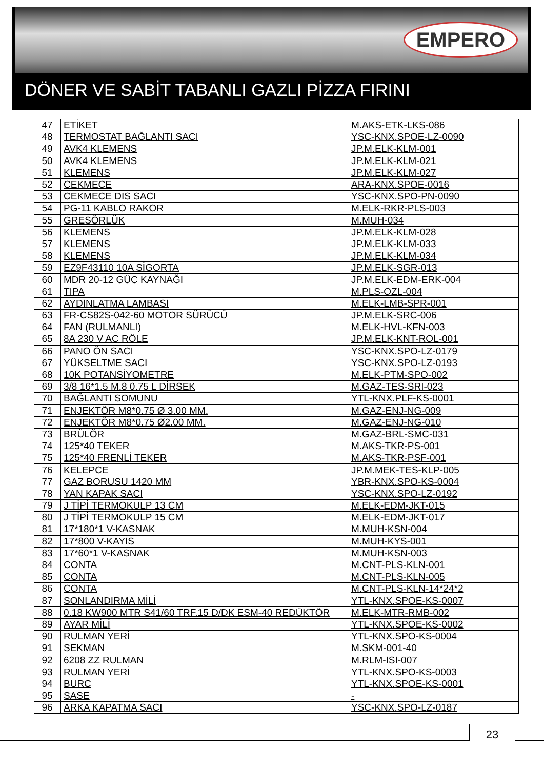EMPERO
DÖNER VE SABİT TABANLI GAZLI PİZZA FIRINI
| 47 | ETİKET | M.AKS-ETK-LKS-086 |
| 48 | TERMOSTAT BAĞLANTI SACI | YSC-KNX.SPOE-LZ-0090 |
| 49 | AVK4 KLEMENS | JP.M.ELK-KLM-001 |
| 50 | AVK4 KLEMENS | JP.M.ELK-KLM-021 |
| 51 | KLEMENS | JP.M.ELK-KLM-027 |
| 52 | CEKMECE | ARA-KNX.SPOE-0016 |
| 53 | CEKMECE DIS SACI | YSC-KNX.SPO-PN-0090 |
| 54 | PG-11 KABLO RAKOR | M.ELK-RKR-PLS-003 |
| 55 | GRESÖRLÜK | M.MUH-034 |
| 56 | KLEMENS | JP.M.ELK-KLM-028 |
| 57 | KLEMENS | JP.M.ELK-KLM-033 |
| 58 | KLEMENS | JP.M.ELK-KLM-034 |
| 59 | EZ9F43110 10A SİGORTA | JP.M.ELK-SGR-013 |
| 60 | MDR 20-12 GÜC KAYNAĞI | JP.M.ELK-EDM-ERK-004 |
| 61 | TIPA | M.PLS-OZL-004 |
| 62 | AYDINLATMA LAMBASI | M.ELK-LMB-SPR-001 |
| 63 | FR-CS82S-042-60 MOTOR SÜRÜCÜ | JP.M.ELK-SRC-006 |
| 64 | FAN (RULMANLI) | M.ELK-HVL-KFN-003 |
| 65 | 8A 230 V AC RÖLE | JP.M.ELK-KNT-ROL-001 |
| 66 | PANO ÖN SACI | YSC-KNX.SPO-LZ-0179 |
| 67 | YÜKSELTME SACI | YSC-KNX.SPO-LZ-0193 |
| 68 | 10K POTANSİYOMETRE | M.ELK-PTM-SPO-002 |
| 69 | 3/8 16*1.5 M.8 0.75 L DİRSEK | M.GAZ-TES-SRI-023 |
| 70 | BAĞLANTI SOMUNU | YTL-KNX.PLF-KS-0001 |
| 71 | ENJEKTÖR M8*0.75 Ø 3.00 MM. | M.GAZ-ENJ-NG-009 |
| 72 | ENJEKTÖR M8*0.75 Ø2.00 MM. | M.GAZ-ENJ-NG-010 |
| 73 | BRÜLÖR | M.GAZ-BRL-SMC-031 |
| 74 | 125*40 TEKER | M.AKS-TKR-PS-001 |
| 75 | 125*40 FRENLİ TEKER | M.AKS-TKR-PSF-001 |
| 76 | KELEPCE | JP.M.MEK-TES-KLP-005 |
| 77 | GAZ BORUSU 1420 MM | YBR-KNX.SPO-KS-0004 |
| 78 | YAN KAPAK SACI | YSC-KNX.SPO-LZ-0192 |
| 79 | J TİPİ TERMOKULP 13 CM | M.ELK-EDM-JKT-015 |
| 80 | J TİPİ TERMOKULP 15 CM | M.ELK-EDM-JKT-017 |
| 81 | 17*180*1 V-KASNAK | M.MUH-KSN-004 |
| 82 | 17*800 V-KAYIS | M.MUH-KYS-001 |
| 83 | 17*60*1 V-KASNAK | M.MUH-KSN-003 |
| 84 | CONTA | M.CNT-PLS-KLN-001 |
| 85 | CONTA | M.CNT-PLS-KLN-005 |
| 86 | CONTA | M.CNT-PLS-KLN-14*24*2 |
| 87 | SONLANDIRMA MİLİ | YTL-KNX.SPOE-KS-0007 |
| 88 | 0.18 KW900 MTR S41/60 TRF.15 D/DK ESM-40 REDÜKTÖR | M.ELK-MTR-RMB-002 |
| 89 | AYAR MİLİ | YTL-KNX.SPOE-KS-0002 |
| 90 | RULMAN YERİ | YTL-KNX.SPO-KS-0004 |
| 91 | SEKMAN | M.SKM-001-40 |
| 92 | 6208 ZZ RULMAN | M.RLM-ISI-007 |
| 93 | RULMAN YERİ | YTL-KNX.SPO-KS-0003 |
| 94 | BURC | YTL-KNX.SPOE-KS-0001 |
| 95 | SASE | - |
| 96 | ARKA KAPATMA SACI | YSC-KNX.SPO-LZ-0187 |
23